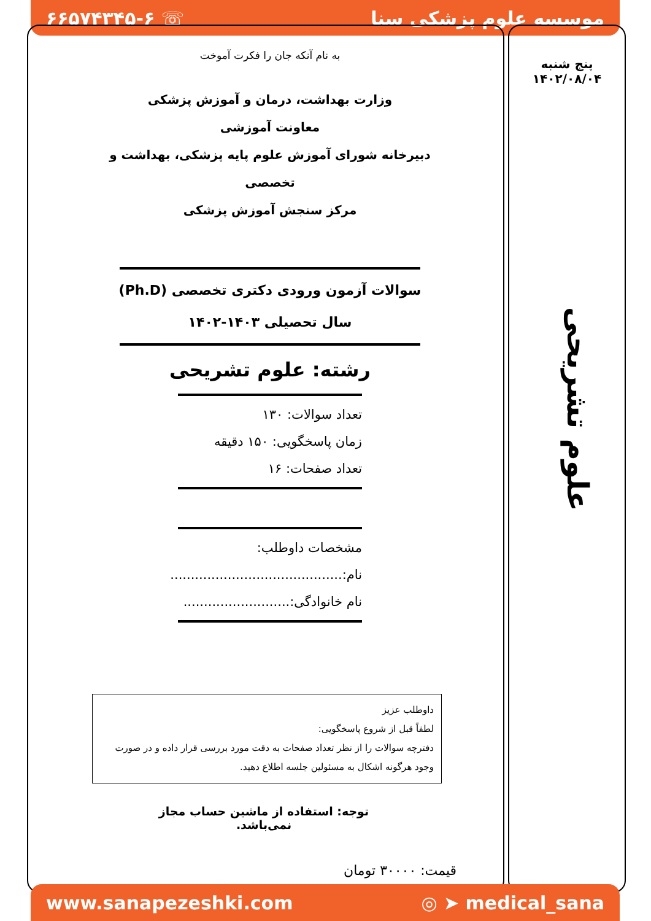موسسه علوم پزشکی سنا ☏ ۶۶۵۷۴۳۴۵-۶
پنج شنبه
۱۴۰۲/۰۸/۰۴
علوم تشریحی
به نام آنکه جان را فکرت آموخت
وزارت بهداشت، درمان و آموزش پزشکی
معاونت آموزشی
دبیرخانه شورای آموزش علوم پایه پزشکی، بهداشت و تخصصی
مرکز سنجش آموزش پزشکی
سوالات آزمون ورودی دکتری تخصصی (Ph.D)
سال تحصیلی ۱۴۰۳-۱۴۰۲
رشته: علوم تشریحی
تعداد سوالات: ۱۳۰
زمان پاسخگویی: ۱۵۰ دقیقه
تعداد صفحات: ۱۶
مشخصات داوطلب:
نام:..........................................
نام خانوادگی:..........................
داوطلب عزیز
لطفاً قبل از شروع پاسخگویی:
دفترچه سوالات را از نظر تعداد صفحات به دقت مورد بررسی قرار داده و در صورت وجود هرگونه اشکال به مسئولین جلسه اطلاع دهید.
توجه: استفاده از ماشین حساب مجاز نمی‌باشد.
قیمت: ۳۰۰۰۰ تومان
www.sanapezeshki.com ◎ ➤ medical_sana